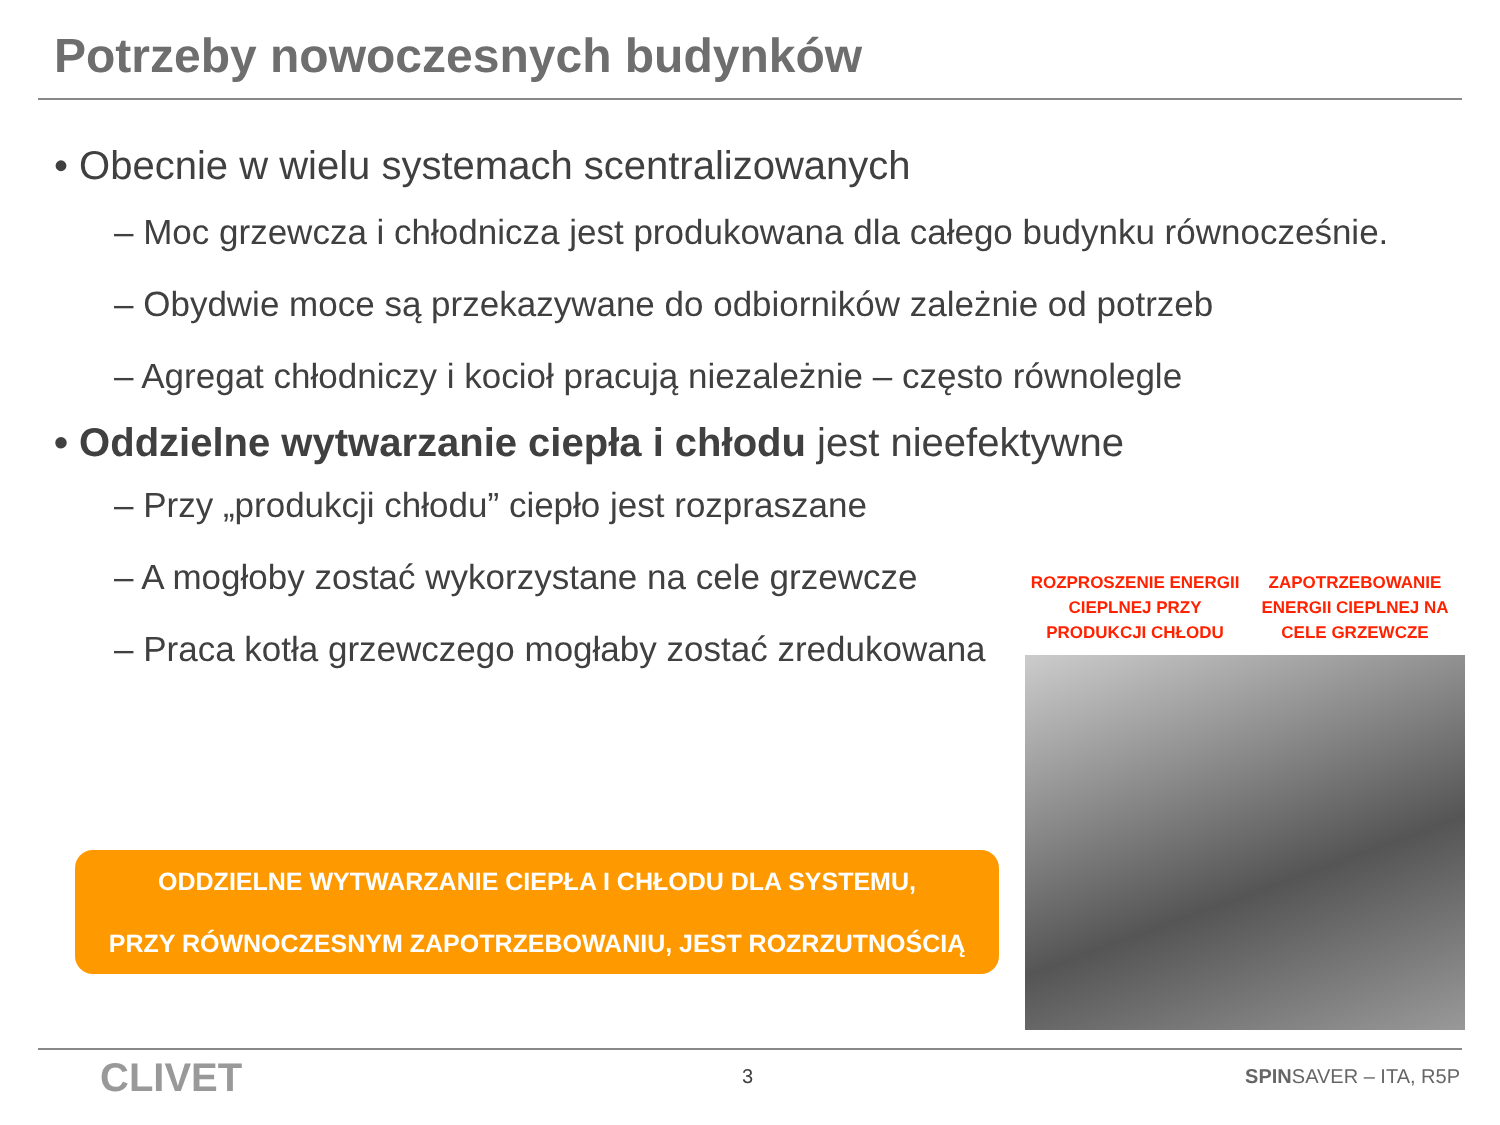Potrzeby nowoczesnych budynków
• Obecnie w wielu systemach scentralizowanych
– Moc grzewcza i chłodnicza jest produkowana dla całego budynku równocześnie.
– Obydwie moce są przekazywane do odbiorników zależnie od potrzeb
– Agregat chłodniczy i kocioł pracują niezależnie – często równolegle
• Oddzielne wytwarzanie ciepła i chłodu jest nieefektywne
– Przy „produkcji chłodu” ciepło jest rozpraszane
– A mogłoby zostać wykorzystane na cele grzewcze
– Praca kotła grzewczego mogłaby zostać zredukowana
ODDZIELNE WYTWARZANIE CIEPŁA I CHŁODU DLA SYSTEMU,
PRZY RÓWNOCZESNYM ZAPOTRZEBOWANIU, JEST ROZRZUTNOŚCIĄ
ROZPROSZENIE ENERGII CIEPLNEJ PRZY PRODUKCJI CHŁODU
ZAPOTRZEBOWANIE ENERGII CIEPLNEJ NA CELE GRZEWCZE
CLIVET 3 SPINSAVER – ITA, R5P